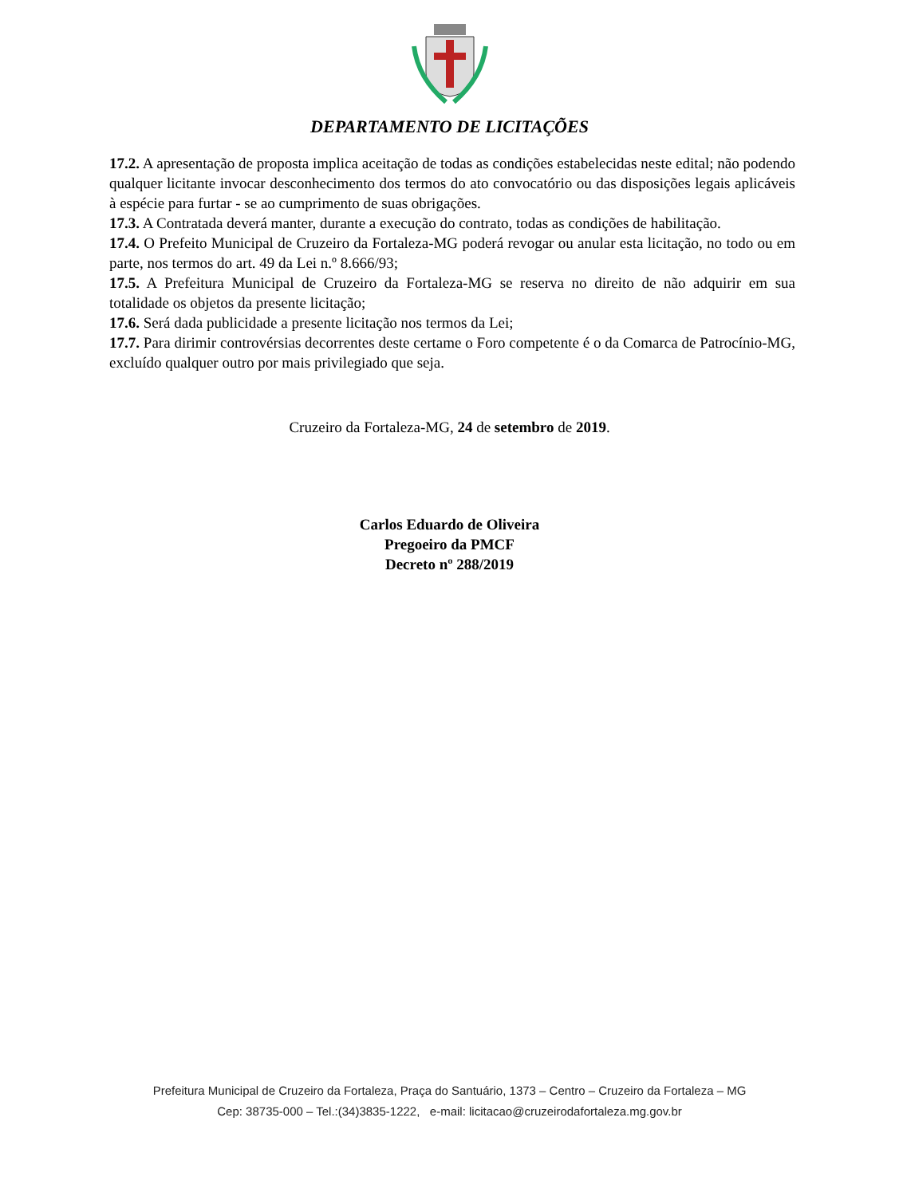DEPARTAMENTO DE LICITAÇÕES
17.2. A apresentação de proposta implica aceitação de todas as condições estabelecidas neste edital; não podendo qualquer licitante invocar desconhecimento dos termos do ato convocatório ou das disposições legais aplicáveis à espécie para furtar - se ao cumprimento de suas obrigações.
17.3. A Contratada deverá manter, durante a execução do contrato, todas as condições de habilitação.
17.4. O Prefeito Municipal de Cruzeiro da Fortaleza-MG poderá revogar ou anular esta licitação, no todo ou em parte, nos termos do art. 49 da Lei n.º 8.666/93;
17.5. A Prefeitura Municipal de Cruzeiro da Fortaleza-MG se reserva no direito de não adquirir em sua totalidade os objetos da presente licitação;
17.6. Será dada publicidade a presente licitação nos termos da Lei;
17.7. Para dirimir controvérsias decorrentes deste certame o Foro competente é o da Comarca de Patrocínio-MG, excluído qualquer outro por mais privilegiado que seja.
Cruzeiro da Fortaleza-MG, 24 de setembro de 2019.
Carlos Eduardo de Oliveira
Pregoeiro da PMCF
Decreto nº 288/2019
Prefeitura Municipal de Cruzeiro da Fortaleza, Praça do Santuário, 1373 – Centro – Cruzeiro da Fortaleza – MG
Cep: 38735-000 – Tel.:(34)3835-1222, e-mail: licitacao@cruzeirodafortaleza.mg.gov.br